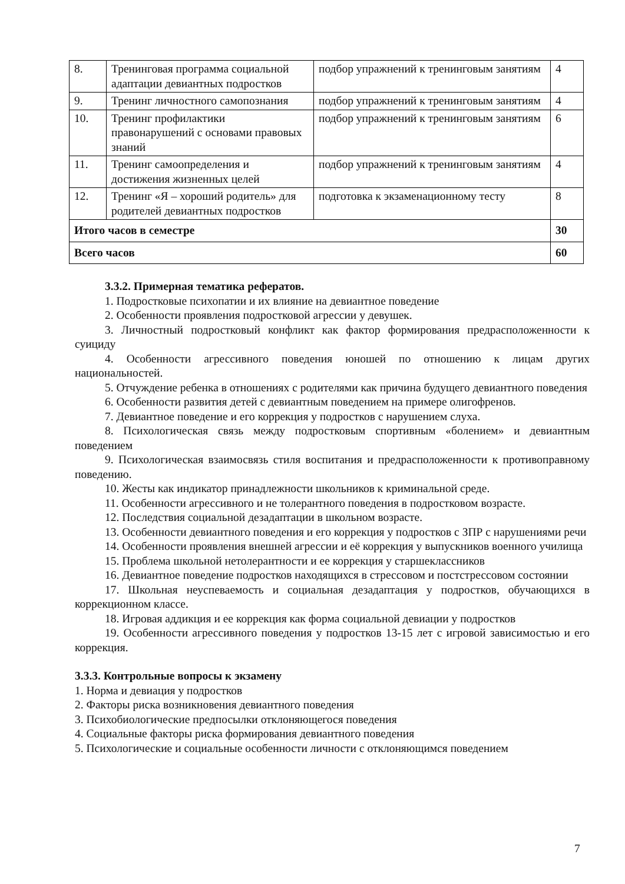| 8. | Тренинговая программа социальной адаптации девиантных подростков | подбор упражнений к тренинговым занятиям | 4 |
| 9. | Тренинг личностного самопознания | подбор упражнений к тренинговым занятиям | 4 |
| 10. | Тренинг профилактики правонарушений с основами правовых знаний | подбор упражнений к тренинговым занятиям | 6 |
| 11. | Тренинг самоопределения и достижения жизненных целей | подбор упражнений к тренинговым занятиям | 4 |
| 12. | Тренинг «Я – хороший родитель» для родителей девиантных подростков | подготовка к экзаменационному тесту | 8 |
| Итого часов в семестре | | | 30 |
| Всего часов | | | 60 |
3.3.2. Примерная тематика рефератов.
1. Подростковые психопатии и их влияние на девиантное поведение
2. Особенности проявления подростковой агрессии у девушек.
3. Личностный подростковый конфликт как фактор формирования предрасположенности к суициду
4. Особенности агрессивного поведения юношей по отношению к лицам других национальностей.
5. Отчуждение ребенка в отношениях с родителями как причина будущего девиантного поведения
6. Особенности развития детей с девиантным поведением на примере олигофренов.
7. Девиантное поведение и его коррекция у подростков с нарушением слуха.
8. Психологическая связь между подростковым спортивным «болением» и девиантным поведением
9. Психологическая взаимосвязь стиля воспитания и предрасположенности к противоправному поведению.
10. Жесты как индикатор принадлежности школьников к криминальной среде.
11. Особенности агрессивного и не толерантного поведения в подростковом возрасте.
12. Последствия социальной дезадаптации в школьном возрасте.
13. Особенности девиантного поведения и его коррекция у подростков с ЗПР с нарушениями речи
14. Особенности проявления внешней агрессии и её коррекция у выпускников военного училища
15. Проблема школьной нетолерантности и ее коррекция у старшеклассников
16. Девиантное поведение подростков находящихся в стрессовом и постстрессовом состоянии
17. Школьная неуспеваемость и социальная дезадаптация у подростков, обучающихся в коррекционном классе.
18. Игровая аддикция и ее коррекция как форма социальной девиации у подростков
19. Особенности агрессивного поведения у подростков 13-15 лет с игровой зависимостью и его коррекция.
3.3.3. Контрольные вопросы к экзамену
1. Норма и девиация у подростков
2. Факторы риска возникновения девиантного поведения
3. Психобиологические предпосылки отклоняющегося поведения
4. Социальные факторы риска формирования девиантного поведения
5. Психологические и социальные особенности личности с отклоняющимся поведением
7